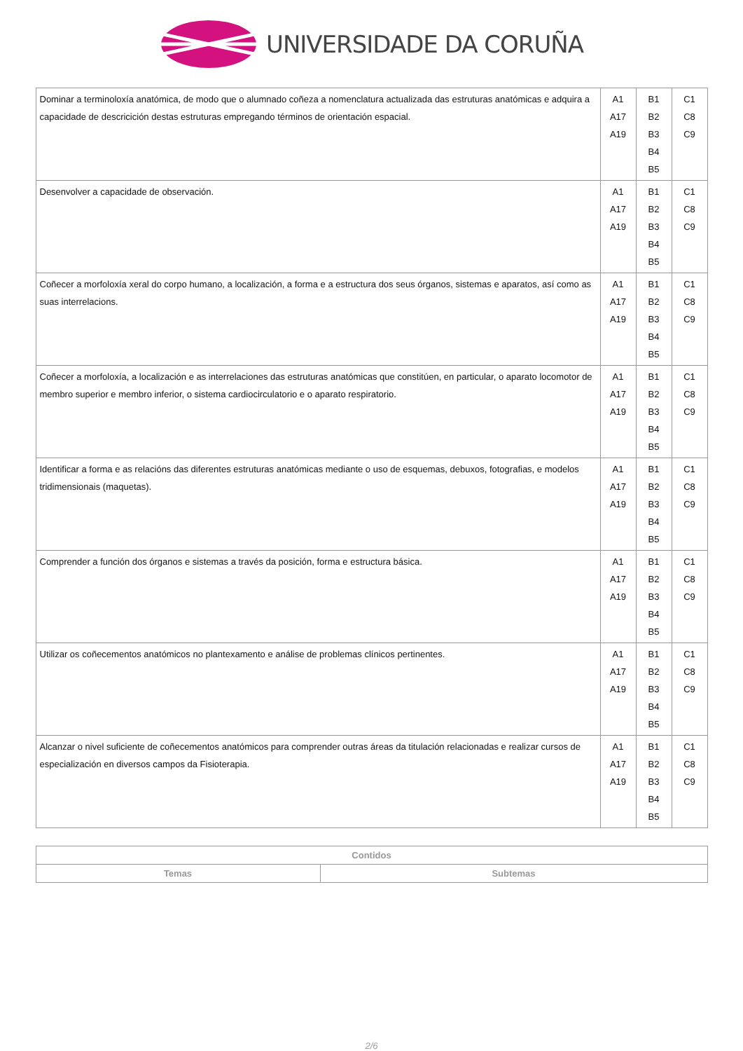UNIVERSIDADE DA CORUÑA
| Dominar a terminoloxía anatómica, de modo que o alumnado coñeza a nomenclatura actualizada das estruturas anatómicas e adquira a capacidade de descricición destas estruturas empregando términos de orientación espacial. | A1 A17 A19 | B1 B2 B3 B4 B5 | C1 C8 C9 |
| Desenvolver a capacidade de observación. | A1 A17 A19 | B1 B2 B3 B4 B5 | C1 C8 C9 |
| Coñecer a morfoloxía xeral do corpo humano, a localización, a forma e a estructura dos seus órganos, sistemas e aparatos, así como as suas interrelacions. | A1 A17 A19 | B1 B2 B3 B4 B5 | C1 C8 C9 |
| Coñecer a morfoloxía, a localización e as interrelaciones das estruturas anatómicas que constitúen, en particular, o aparato locomotor de membro superior e membro inferior, o sistema cardiocirculatorio e o aparato respiratorio. | A1 A17 A19 | B1 B2 B3 B4 B5 | C1 C8 C9 |
| Identificar a forma e as relacións das diferentes estruturas anatómicas mediante o uso de esquemas, debuxos, fotografias, e modelos tridimensionais (maquetas). | A1 A17 A19 | B1 B2 B3 B4 B5 | C1 C8 C9 |
| Comprender a función dos órganos e sistemas a través da posición, forma e estructura básica. | A1 A17 A19 | B1 B2 B3 B4 B5 | C1 C8 C9 |
| Utilizar os coñecementos anatómicos no plantexamento e análise de problemas clínicos pertinentes. | A1 A17 A19 | B1 B2 B3 B4 B5 | C1 C8 C9 |
| Alcanzar o nivel suficiente de coñecementos anatómicos para comprender outras áreas da titulación relacionadas e realizar cursos de especialización en diversos campos da Fisioterapia. | A1 A17 A19 | B1 B2 B3 B4 B5 | C1 C8 C9 |
| Contidos | |
| --- | --- |
| Temas | Subtemas |
2/6